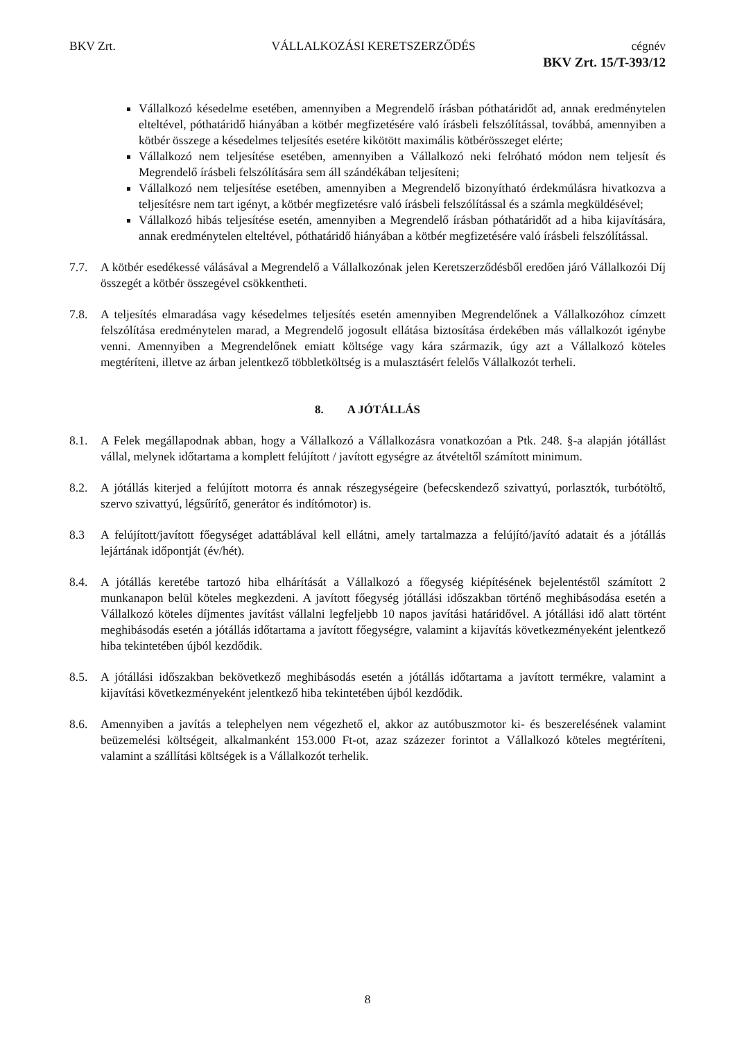BKV Zrt. VÁLLALKOZÁSI KERETSZERZŐDÉS cégnév
BKV Zrt. 15/T-393/12
Vállalkozó késedelme esetében, amennyiben a Megrendelő írásban póthatáridőt ad, annak eredménytelen elteltével, póthatáridő hiányában a kötbér megfizetésére való írásbeli felszólítással, továbbá, amennyiben a kötbér összege a késedelmes teljesítés esetére kikötött maximális kötbérösszeget elérte;
Vállalkozó nem teljesítése esetében, amennyiben a Vállalkozó neki felróható módon nem teljesít és Megrendelő írásbeli felszólítására sem áll szándékában teljesíteni;
Vállalkozó nem teljesítése esetében, amennyiben a Megrendelő bizonyítható érdekmúlásra hivatkozva a teljesítésre nem tart igényt, a kötbér megfizetésre való írásbeli felszólítással és a számla megküldésével;
Vállalkozó hibás teljesítése esetén, amennyiben a Megrendelő írásban póthatáridőt ad a hiba kijavítására, annak eredménytelen elteltével, póthatáridő hiányában a kötbér megfizetésére való írásbeli felszólítással.
7.7. A kötbér esedékessé válásával a Megrendelő a Vállalkozónak jelen Keretszerződésből eredően járó Vállalkozói Díj összegét a kötbér összegével csökkentheti.
7.8. A teljesítés elmaradása vagy késedelmes teljesítés esetén amennyiben Megrendelőnek a Vállalkozóhoz címzett felszólítása eredménytelen marad, a Megrendelő jogosult ellátása biztosítása érdekében más vállalkozót igénybe venni. Amennyiben a Megrendelőnek emiatt költsége vagy kára származik, úgy azt a Vállalkozó köteles megtéríteni, illetve az árban jelentkező többletköltség is a mulasztásért felelős Vállalkozót terheli.
8. A JÓTÁLLÁS
8.1. A Felek megállapodnak abban, hogy a Vállalkozó a Vállalkozásra vonatkozóan a Ptk. 248. §-a alapján jótállást vállal, melynek időtartama a komplett felújított / javított egységre az átvételtől számított minimum.
8.2. A jótállás kiterjed a felújított motorra és annak részegységeire (befecskendező szivattyú, porlasztók, turbótöltő, szervo szivattyú, légsűrítő, generátor és indítómotor) is.
8.3 A felújított/javított főegységet adattáblával kell ellátni, amely tartalmazza a felújító/javító adatait és a jótállás lejártának időpontját (év/hét).
8.4. A jótállás keretébe tartozó hiba elhárítását a Vállalkozó a főegység kiépítésének bejelentéstől számított 2 munkanapon belül köteles megkezdeni. A javított főegység jótállási időszakban történő meghibásodása esetén a Vállalkozó köteles díjmentes javítást vállalni legfeljebb 10 napos javítási határidővel. A jótállási idő alatt történt meghibásodás esetén a jótállás időtartama a javított főegységre, valamint a kijavítás következményeként jelentkező hiba tekintetében újból kezdődik.
8.5. A jótállási időszakban bekövetkező meghibásodás esetén a jótállás időtartama a javított termékre, valamint a kijavítási következményeként jelentkező hiba tekintetében újból kezdődik.
8.6. Amennyiben a javítás a telephelyen nem végezhető el, akkor az autóbuszmotor ki- és beszerelésének valamint beüzemelési költségeit, alkalmanként 153.000 Ft-ot, azaz százezer forintot a Vállalkozó köteles megtéríteni, valamint a szállítási költségek is a Vállalkozót terhelik.
8